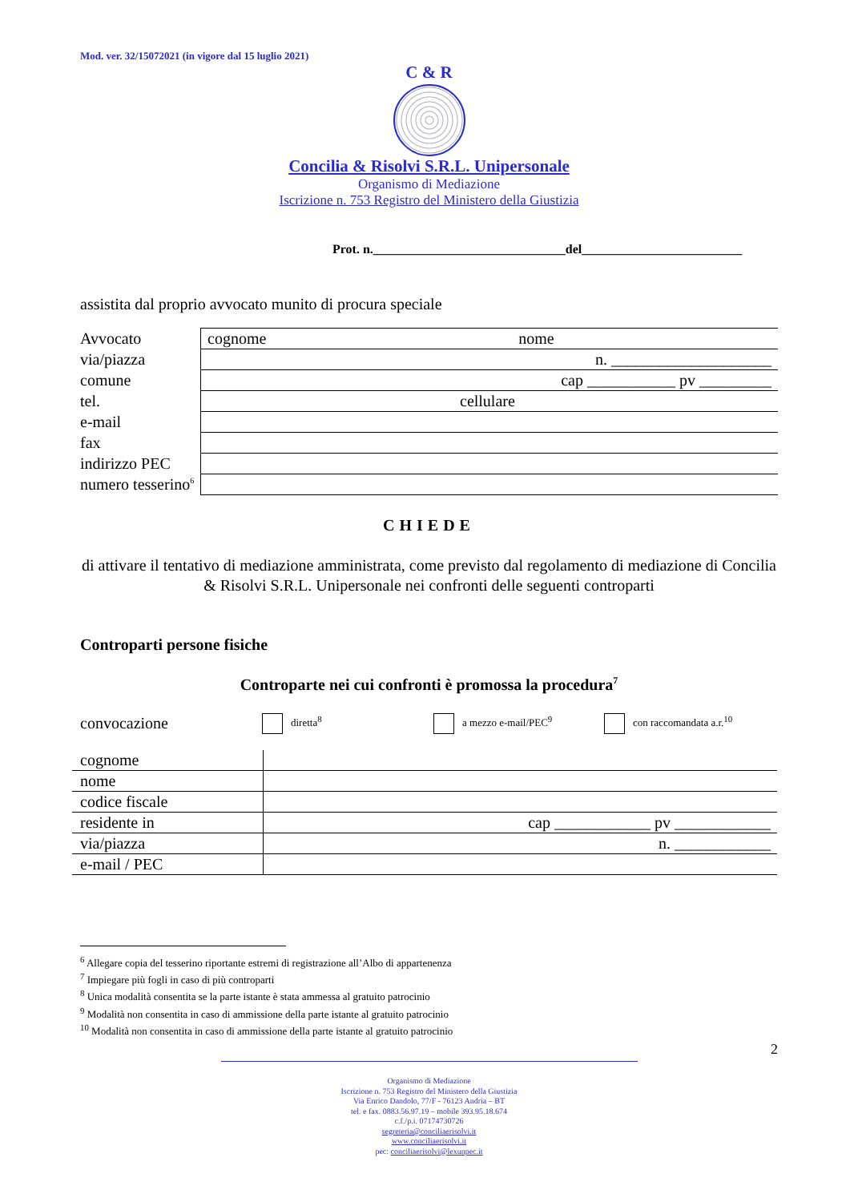Mod. ver. 32/15072021 (in vigore dal 15 luglio 2021)
C & R
Concilia & Risolvi S.R.L. Unipersonale
Organismo di Mediazione
Iscrizione n. 753 Registro del Ministero della Giustizia
Prot. n.______________________________del_________________________
assistita dal proprio avvocato munito di procura speciale
| Avvocato | cognome nome |
| via/piazza | n. ____________________ |
| comune | cap ___________ pv _________ |
| tel. | cellulare |
| e-mail | |
| fax | |
| indirizzo PEC | |
| numero tesserino<sup>6</sup> | |
CHIEDE
di attivare il tentativo di mediazione amministrata, come previsto dal regolamento di mediazione di Concilia & Risolvi S.R.L. Unipersonale nei confronti delle seguenti controparti
Controparti persone fisiche
Controparte nei cui confronti è promossa la procedura<sup>7</sup>
convocazione diretta<sup>8</sup> a mezzo e-mail/PEC<sup>9</sup> con raccomandata a.r.<sup>10</sup>
| cognome | |
| nome | |
| codice fiscale | |
| residente in | cap ____________ pv ____________ |
| via/piazza | n. ____________ |
| e-mail / PEC | |
<sup>6</sup> Allegare copia del tesserino riportante estremi di registrazione all’Albo di appartenenza
<sup>7</sup> Impiegare più fogli in caso di più controparti
<sup>8</sup> Unica modalità consentita se la parte istante è stata ammessa al gratuito patrocinio
<sup>9</sup> Modalità non consentita in caso di ammissione della parte istante al gratuito patrocinio
<sup>10</sup> Modalità non consentita in caso di ammissione della parte istante al gratuito patrocinio
2
Organismo di Mediazione
Iscrizione n. 753 Registro del Ministero della Giustizia
Via Enrico Dandolo, 77/F - 76123 Andria – BT
tel. e fax. 0883.56.97.19 – mobile 393.95.18.674
c.f./p.i. 07174730726
segreteria@conciliaerisolvi.it
www.conciliaerisolvi.it
pec: conciliaerisolvi@lexunpec.it